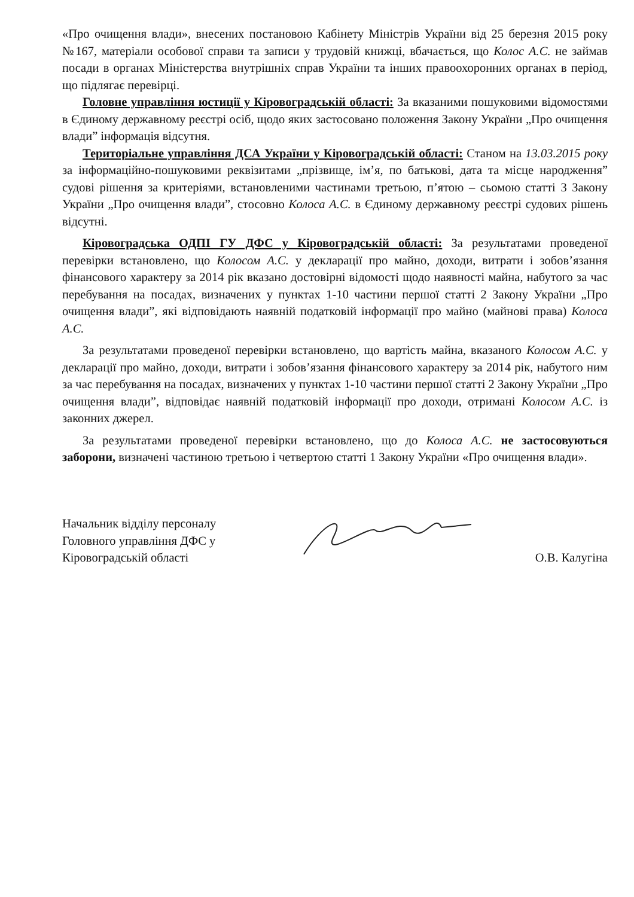«Про очищення влади», внесених постановою Кабінету Міністрів України від 25 березня 2015 року №167, матеріали особової справи та записи у трудовій книжці, вбачається, що Колос А.С. не займав посади в органах Міністерства внутрішніх справ України та інших правоохоронних органах в період, що підлягає перевірці.
Головне управління юстиції у Кіровоградській області: За вказаними пошуковими відомостями в Єдиному державному реєстрі осіб, щодо яких застосовано положення Закону України „Про очищення влади” інформація відсутня.
Територіальне управління ДСА України у Кіровоградській області: Станом на 13.03.2015 року за інформаційно-пошуковими реквізитами „прізвище, ім’я, по батькові, дата та місце народження” судові рішення за критеріями, встановленими частинами третьою, п’ятою – сьомою статті 3 Закону України „Про очищення влади”, стосовно Колоса А.С. в Єдиному державному реєстрі судових рішень відсутні.
Кіровоградська ОДПІ ГУ ДФС у Кіровоградській області: За результатами проведеної перевірки встановлено, що Колосом А.С. у декларації про майно, доходи, витрати і зобов’язання фінансового характеру за 2014 рік вказано достовірні відомості щодо наявності майна, набутого за час перебування на посадах, визначених у пунктах 1-10 частини першої статті 2 Закону України „Про очищення влади”, які відповідають наявній податковій інформації про майно (майнові права) Колоса А.С.
За результатами проведеної перевірки встановлено, що вартість майна, вказаного Колосом А.С. у декларації про майно, доходи, витрати і зобов’язання фінансового характеру за 2014 рік, набутого ним за час перебування на посадах, визначених у пунктах 1-10 частини першої статті 2 Закону України „Про очищення влади”, відповідає наявній податковій інформації про доходи, отримані Колосом А.С. із законних джерел.
За результатами проведеної перевірки встановлено, що до Колоса А.С. не застосовуються заборони, визначені частиною третьою і четвертою статті 1 Закону України «Про очищення влади».
Начальник відділу персоналу
Головного управління ДФС у
Кіровоградській області
О.В. Калугіна